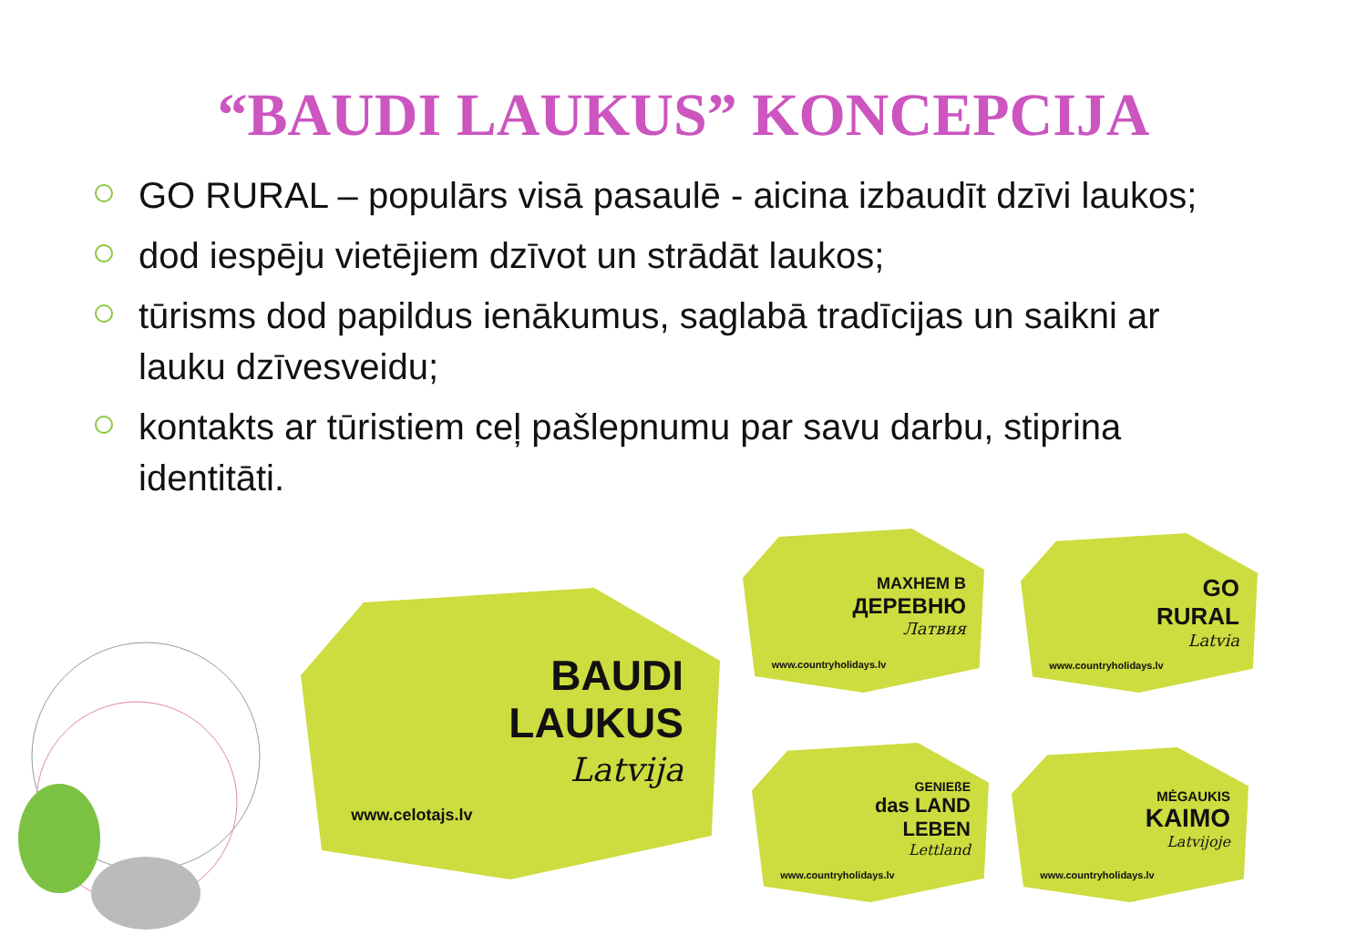“BAUDI LAUKUS” KONCEPCIJA
GO RURAL – populārs visā pasaulē - aicina izbaudīt dzīvi laukos;
dod iespēju vietējiem dzīvot un strādāt laukos;
tūrisms dod papildus ienākumus, saglabā tradīcijas un saikni ar lauku dzīvesveidu;
kontakts ar tūristiem ceļ pašlepnumu par savu darbu, stiprina identitāti.
BAUDI
LAUKUS
Latvija www.celotajs.lv
МАХНЕМ В
ДЕРЕВНЮ
Латвия www.countryholidays.lv
GO
RURAL
Latvia www.countryholidays.lv
GENIEßE
das LAND
LEBEN
Lettland www.countryholidays.lv
MĖGAUKIS
KAIMO
Latvijoje www.countryholidays.lv